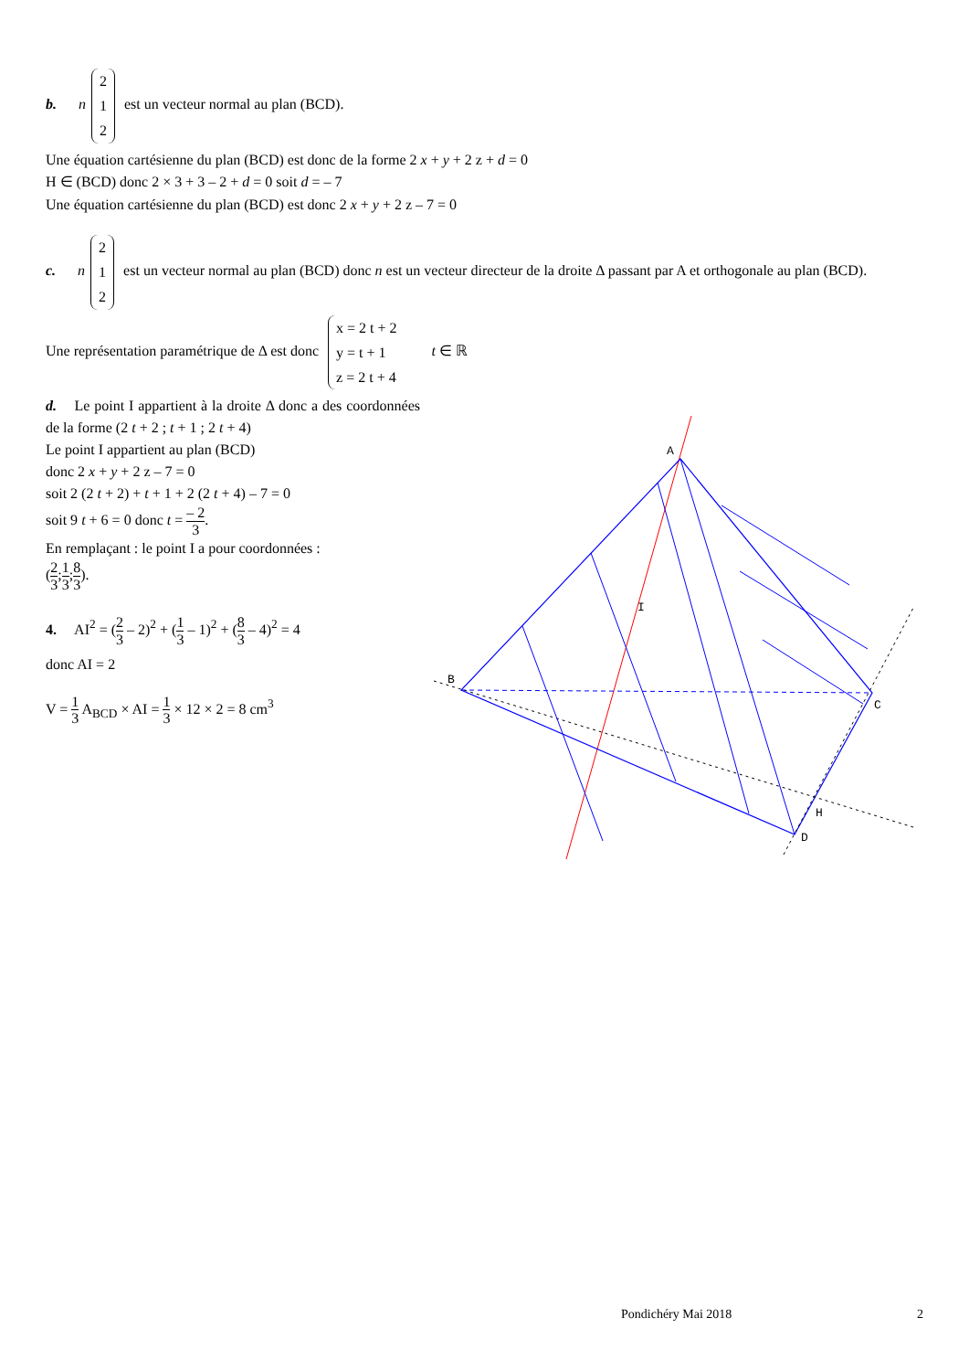b. n 2
1
2 est un vecteur normal au plan (BCD).
Une équation cartésienne du plan (BCD) est donc de la forme 2 x + y + 2 z + d = 0
H ∈ (BCD) donc 2 × 3 + 3 – 2 + d = 0 soit d = – 7
Une équation cartésienne du plan (BCD) est donc 2 x + y + 2 z – 7 = 0
c. n 2
1
2 est un vecteur normal au plan (BCD) donc n est un vecteur directeur de la droite Δ passant par A et orthogonale au plan (BCD).
Une représentation paramétrique de Δ est donc x = 2 t + 2
y = t + 1
z = 2 t + 4 t ∈ ℝ
d. Le point I appartient à la droite Δ donc a des coordonnées de la forme (2 t + 2 ; t + 1 ; 2 t + 4)
Le point I appartient au plan (BCD)
donc 2 x + y + 2 z – 7 = 0
soit 2 (2 t + 2) + t + 1 + 2 (2 t + 4) – 7 = 0
soit 9 t + 6 = 0 donc t = – 2 3.
En remplaçant : le point I a pour coordonnées :
(2 3;1 3;8 3).
4. AI<sup>2</sup> = (2 3 – 2)<sup>2</sup> + (1 3 – 1)<sup>2</sup> + (8 3 – 4)<sup>2</sup> = 4
donc AI = 2
V = 1 3 A<sub>BCD</sub> × AI = 1 3 × 12 × 2 = 8 cm<sup>3</sup>
A
B
C
D
H
I
Pondichéry Mai 2018 2